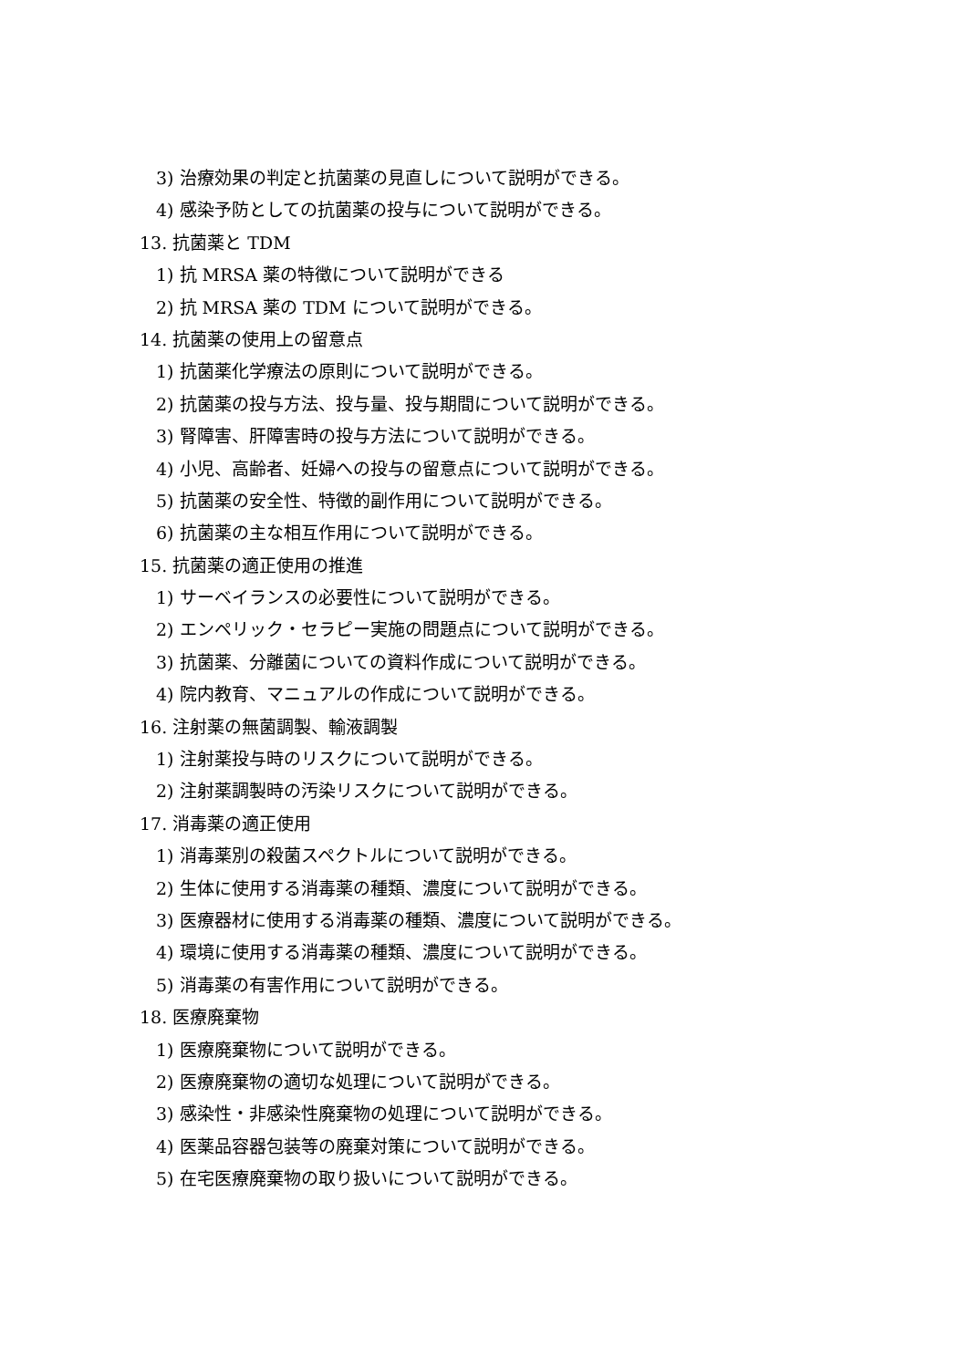3) 治療効果の判定と抗菌薬の見直しについて説明ができる。
4) 感染予防としての抗菌薬の投与について説明ができる。
13. 抗菌薬と TDM
1) 抗 MRSA 薬の特徴について説明ができる
2) 抗 MRSA 薬の TDM について説明ができる。
14. 抗菌薬の使用上の留意点
1) 抗菌薬化学療法の原則について説明ができる。
2) 抗菌薬の投与方法、投与量、投与期間について説明ができる。
3) 腎障害、肝障害時の投与方法について説明ができる。
4) 小児、高齢者、妊婦への投与の留意点について説明ができる。
5) 抗菌薬の安全性、特徴的副作用について説明ができる。
6) 抗菌薬の主な相互作用について説明ができる。
15. 抗菌薬の適正使用の推進
1) サーベイランスの必要性について説明ができる。
2) エンペリック・セラピー実施の問題点について説明ができる。
3) 抗菌薬、分離菌についての資料作成について説明ができる。
4) 院内教育、マニュアルの作成について説明ができる。
16. 注射薬の無菌調製、輸液調製
1) 注射薬投与時のリスクについて説明ができる。
2) 注射薬調製時の汚染リスクについて説明ができる。
17. 消毒薬の適正使用
1) 消毒薬別の殺菌スペクトルについて説明ができる。
2) 生体に使用する消毒薬の種類、濃度について説明ができる。
3) 医療器材に使用する消毒薬の種類、濃度について説明ができる。
4) 環境に使用する消毒薬の種類、濃度について説明ができる。
5) 消毒薬の有害作用について説明ができる。
18. 医療廃棄物
1) 医療廃棄物について説明ができる。
2) 医療廃棄物の適切な処理について説明ができる。
3) 感染性・非感染性廃棄物の処理について説明ができる。
4) 医薬品容器包装等の廃棄対策について説明ができる。
5) 在宅医療廃棄物の取り扱いについて説明ができる。